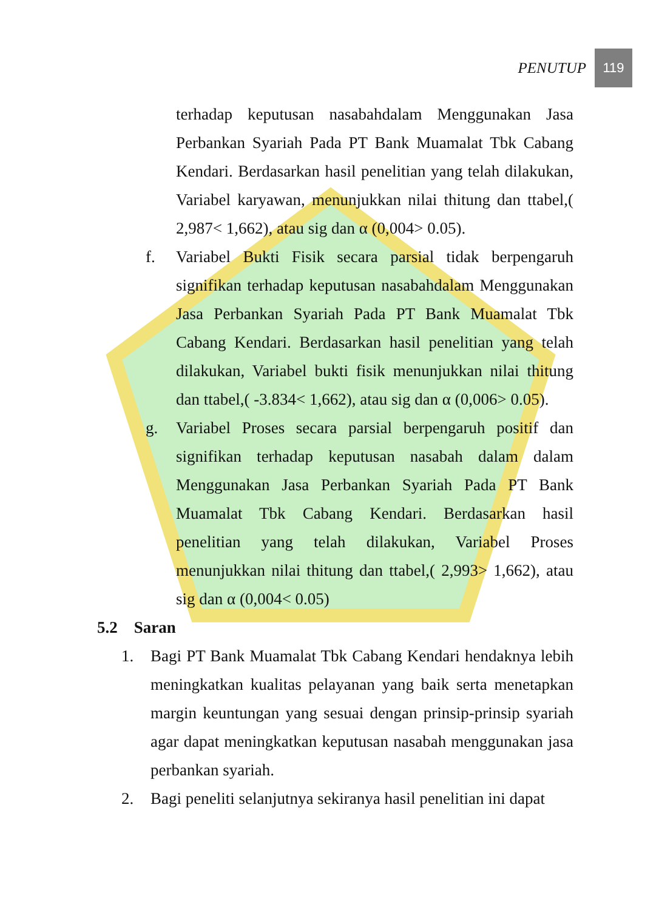PENUTUP 119
terhadap keputusan nasabahdalam Menggunakan Jasa Perbankan Syariah Pada PT Bank Muamalat Tbk Cabang Kendari. Berdasarkan hasil penelitian yang telah dilakukan, Variabel karyawan, menunjukkan nilai thitung dan ttabel,( 2,987< 1,662), atau sig dan α (0,004> 0.05).
f. Variabel Bukti Fisik secara parsial tidak berpengaruh signifikan terhadap keputusan nasabahdalam Menggunakan Jasa Perbankan Syariah Pada PT Bank Muamalat Tbk Cabang Kendari. Berdasarkan hasil penelitian yang telah dilakukan, Variabel bukti fisik menunjukkan nilai thitung dan ttabel,( -3.834< 1,662), atau sig dan α (0,006> 0.05).
g. Variabel Proses secara parsial berpengaruh positif dan signifikan terhadap keputusan nasabah dalam dalam Menggunakan Jasa Perbankan Syariah Pada PT Bank Muamalat Tbk Cabang Kendari. Berdasarkan hasil penelitian yang telah dilakukan, Variabel Proses menunjukkan nilai thitung dan ttabel,( 2,993> 1,662), atau sig dan α (0,004< 0.05)
5.2 Saran
1. Bagi PT Bank Muamalat Tbk Cabang Kendari hendaknya lebih meningkatkan kualitas pelayanan yang baik serta menetapkan margin keuntungan yang sesuai dengan prinsip-prinsip syariah agar dapat meningkatkan keputusan nasabah menggunakan jasa perbankan syariah.
2. Bagi peneliti selanjutnya sekiranya hasil penelitian ini dapat